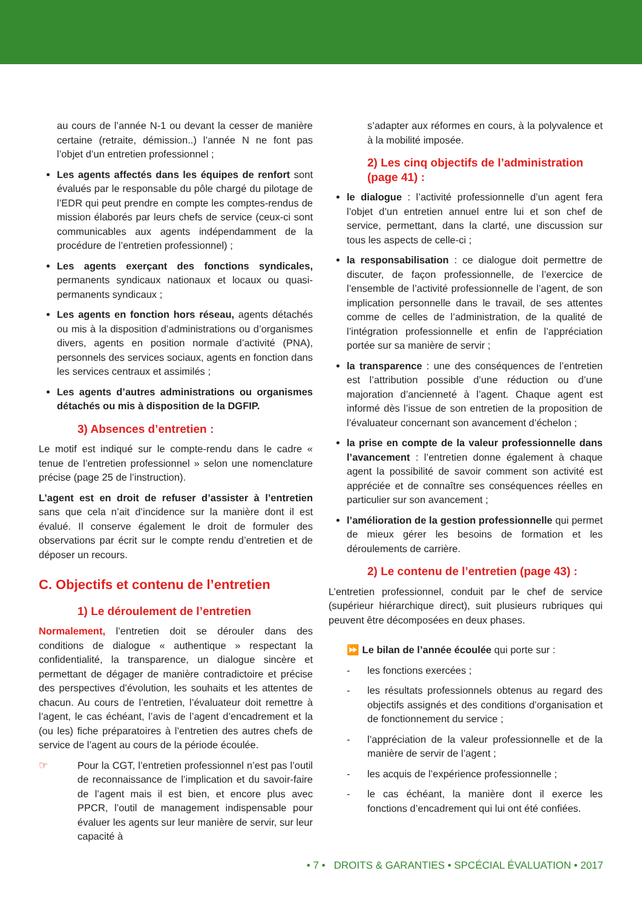au cours de l’année N-1 ou devant la cesser de manière certaine (retraite, démission..) l’année N ne font pas l’objet d’un entretien professionnel ;
Les agents affectés dans les équipes de renfort sont évalués par le responsable du pôle chargé du pilotage de l’EDR qui peut prendre en compte les comptes-rendus de mission élaborés par leurs chefs de service (ceux-ci sont communicables aux agents indépendamment de la procédure de l’entretien professionnel) ;
Les agents exerçant des fonctions syndicales, permanents syndicaux nationaux et locaux ou quasi-permanents syndicaux ;
Les agents en fonction hors réseau, agents détachés ou mis à la disposition d’administrations ou d’organismes divers, agents en position normale d’activité (PNA), personnels des services sociaux, agents en fonction dans les services centraux et assimilés ;
Les agents d’autres administrations ou organismes détachés ou mis à disposition de la DGFIP.
3) Absences d’entretien :
Le motif est indiqué sur le compte-rendu dans le cadre « tenue de l’entretien professionnel » selon une nomenclature précise (page 25 de l’instruction).
L’agent est en droit de refuser d’assister à l’entretien sans que cela n’ait d’incidence sur la manière dont il est évalué. Il conserve également le droit de formuler des observations par écrit sur le compte rendu d’entretien et de déposer un recours.
C. Objectifs et contenu de l’entretien
1) Le déroulement de l’entretien
Normalement, l’entretien doit se dérouler dans des conditions de dialogue « authentique » respectant la confidentialité, la transparence, un dialogue sincère et permettant de dégager de manière contradictoire et précise des perspectives d’évolution, les souhaits et les attentes de chacun. Au cours de l’entretien, l’évaluateur doit remettre à l’agent, le cas échéant, l’avis de l’agent d’encadrement et la (ou les) fiche préparatoires à l’entretien des autres chefs de service de l’agent au cours de la période écoulée.
☞ Pour la CGT, l’entretien professionnel n’est pas l’outil de reconnaissance de l’implication et du savoir-faire de l’agent mais il est bien, et encore plus avec PPCR, l’outil de management indispensable pour évaluer les agents sur leur manière de servir, sur leur capacité à
s’adapter aux réformes en cours, à la polyvalence et à la mobilité imposée.
2) Les cinq objectifs de l’administration (page 41) :
le dialogue : l’activité professionnelle d’un agent fera l’objet d’un entretien annuel entre lui et son chef de service, permettant, dans la clarté, une discussion sur tous les aspects de celle-ci ;
la responsabilisation : ce dialogue doit permettre de discuter, de façon professionnelle, de l’exercice de l’ensemble de l’activité professionnelle de l’agent, de son implication personnelle dans le travail, de ses attentes comme de celles de l’administration, de la qualité de l’intégration professionnelle et enfin de l’appréciation portée sur sa manière de servir ;
la transparence : une des conséquences de l’entretien est l’attribution possible d’une réduction ou d’une majoration d’ancienneté à l’agent. Chaque agent est informé dès l’issue de son entretien de la proposition de l’évaluateur concernant son avancement d’échelon ;
la prise en compte de la valeur professionnelle dans l’avancement : l’entretien donne également à chaque agent la possibilité de savoir comment son activité est appréciée et de connaître ses conséquences réelles en particulier sur son avancement ;
l’amélioration de la gestion professionnelle qui permet de mieux gérer les besoins de formation et les déroulements de carrière.
2) Le contenu de l’entretien (page 43) :
L’entretien professionnel, conduit par le chef de service (supérieur hiérarchique direct), suit plusieurs rubriques qui peuvent être décomposées en deux phases.
⏩ Le bilan de l’année écoulée qui porte sur :
- les fonctions exercées ;
- les résultats professionnels obtenus au regard des objectifs assignés et des conditions d’organisation et de fonctionnement du service ;
- l’appréciation de la valeur professionnelle et de la manière de servir de l’agent ;
- les acquis de l’expérience professionnelle ;
- le cas échéant, la manière dont il exerce les fonctions d’encadrement qui lui ont été confiées.
• 7 • DROITS & GARANTIES • SPCÉCIAL ÉVALUATION • 2017